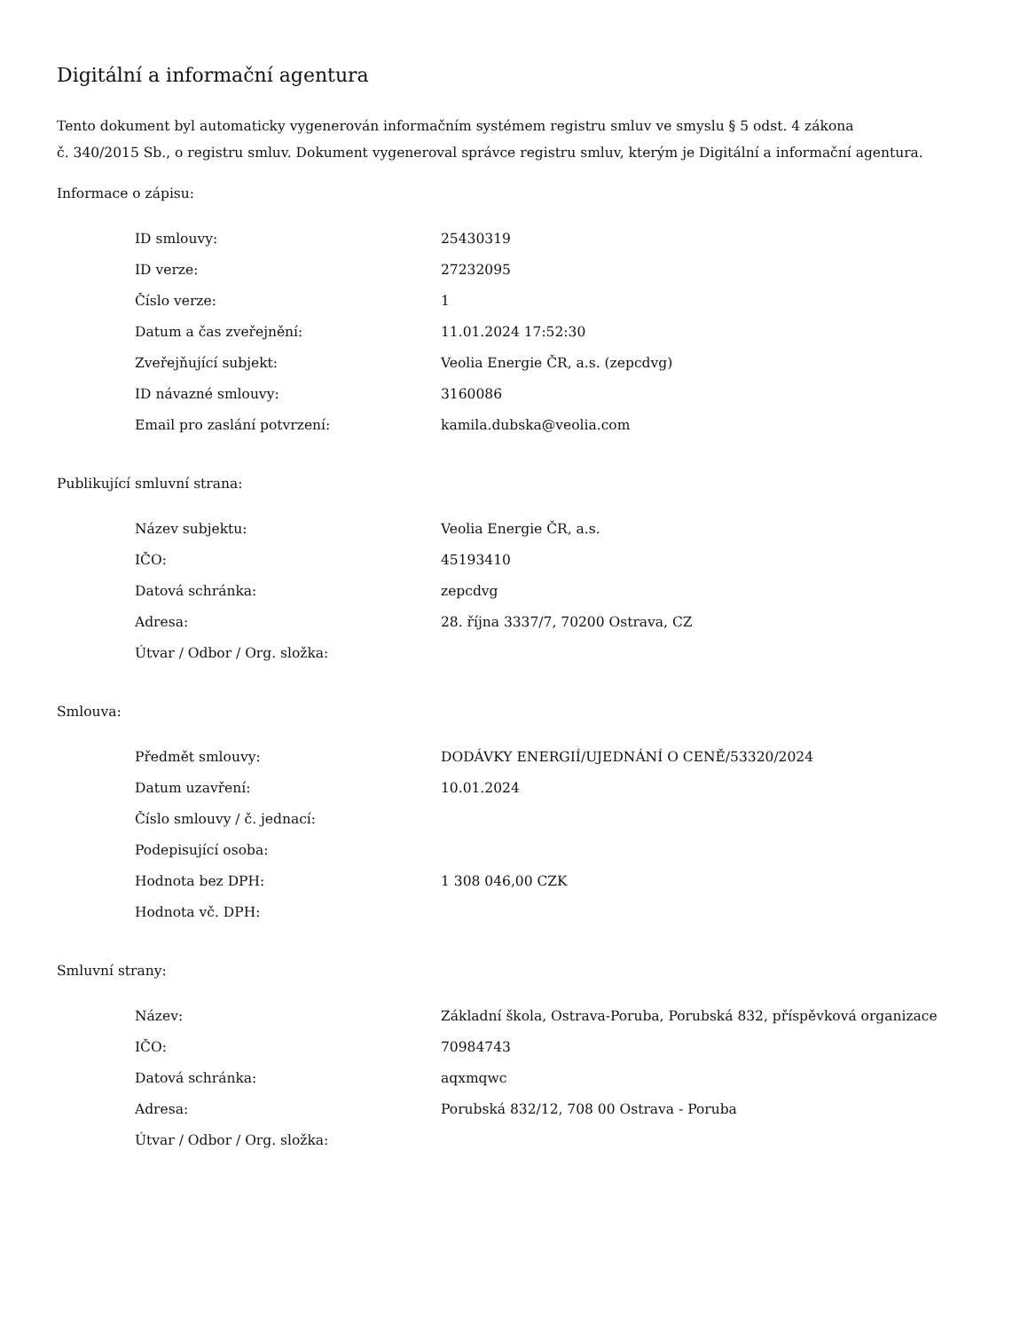Digitální a informační agentura
Tento dokument byl automaticky vygenerován informačním systémem registru smluv ve smyslu § 5 odst. 4 zákona
č. 340/2015 Sb., o registru smluv. Dokument vygeneroval správce registru smluv, kterým je Digitální a informační agentura.
Informace o zápisu:
| ID smlouvy: | 25430319 |
| ID verze: | 27232095 |
| Číslo verze: | 1 |
| Datum a čas zveřejnění: | 11.01.2024 17:52:30 |
| Zveřejňující subjekt: | Veolia Energie ČR, a.s. (zepcdvg) |
| ID návazné smlouvy: | 3160086 |
| Email pro zaslání potvrzení: | kamila.dubska@veolia.com |
Publikující smluvní strana:
| Název subjektu: | Veolia Energie ČR, a.s. |
| IČO: | 45193410 |
| Datová schránka: | zepcdvg |
| Adresa: | 28. října 3337/7, 70200 Ostrava, CZ |
| Útvar / Odbor / Org. složka: | |
Smlouva:
| Předmět smlouvy: | DODÁVKY ENERGIÍ/UJEDNÁNÍ O CENĚ/53320/2024 |
| Datum uzavření: | 10.01.2024 |
| Číslo smlouvy / č. jednací: | |
| Podepisující osoba: | |
| Hodnota bez DPH: | 1 308 046,00 CZK |
| Hodnota vč. DPH: | |
Smluvní strany:
| Název: | Základní škola, Ostrava-Poruba, Porubská 832, příspěvková organizace |
| IČO: | 70984743 |
| Datová schránka: | aqxmqwc |
| Adresa: | Porubská 832/12, 708 00 Ostrava - Poruba |
| Útvar / Odbor / Org. složka: | |